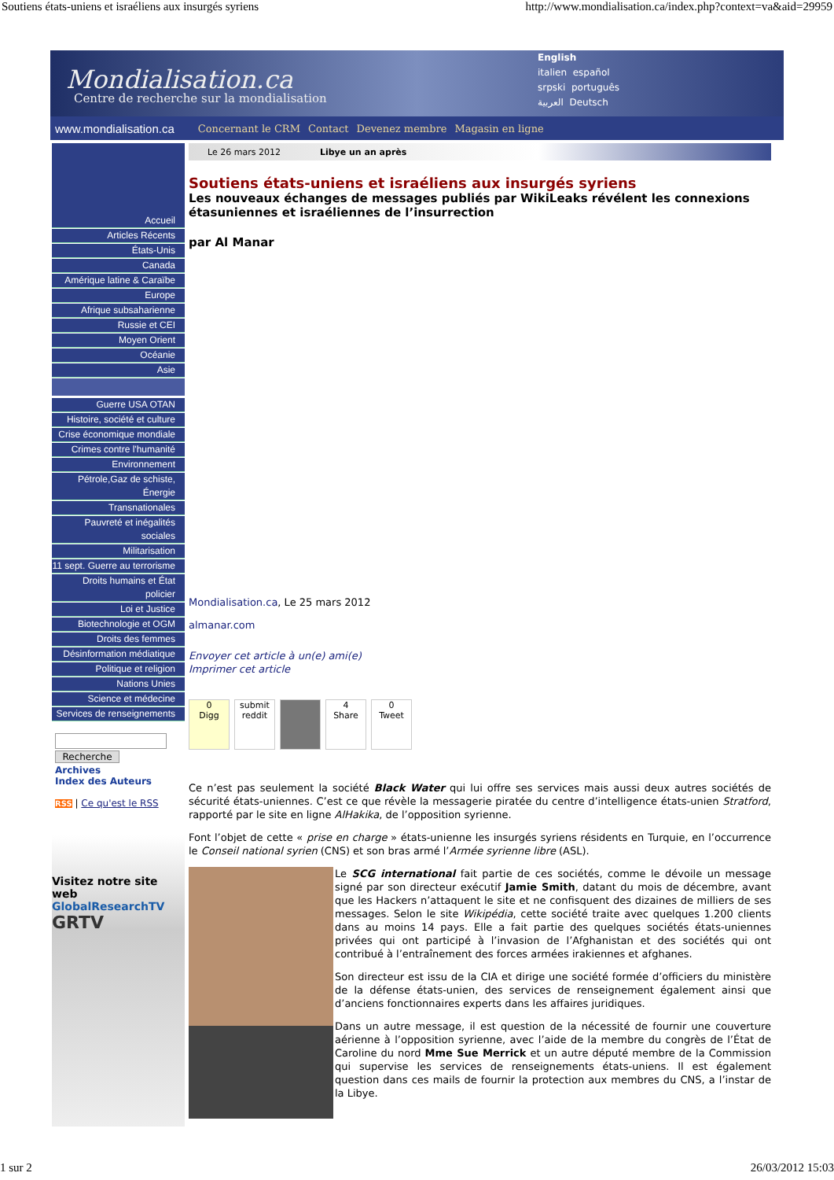Soutiens états-uniens et israéliens aux insurgés syriens http://www.mondialisation.ca/index.php?context=va&aid=29959
Mondialisation.ca
Centre de recherche sur la mondialisation
English
italien español
srpski português
العربية Deutsch
www.mondialisation.ca Concernant le CRM Contact Devenez membre Magasin en ligne
Accueil
Articles Récents
États-Unis
Canada
Amérique latine & Caraïbe
Europe
Afrique subsaharienne
Russie et CEI
Moyen Orient
Océanie
Asie
Guerre USA OTAN
Histoire, société et culture
Crise économique mondiale
Crimes contre l'humanité
Environnement
Pétrole,Gaz de schiste, Énergie
Transnationales
Pauvreté et inégalités sociales
Militarisation
11 sept. Guerre au terrorisme
Droits humains et État policier
Loi et Justice
Biotechnologie et OGM
Droits des femmes
Désinformation médiatique
Politique et religion
Nations Unies
Science et médecine
Services de renseignements
Recherche
Archives
Index des Auteurs
RSS | Ce qu'est le RSS
Visitez notre site web
GlobalResearchTV
GRTV
Le 26 mars 2012 Libye un an après
Soutiens états-uniens et israéliens aux insurgés syriens
Les nouveaux échanges de messages publiés par WikiLeaks révélent les connexions étasuniennes et israéliennes de l’insurrection
par Al Manar
Mondialisation.ca, Le 25 mars 2012
almanar.com
Envoyer cet article à un(e) ami(e)
Imprimer cet article
0
Digg
submit
reddit
4
Share
0
Tweet
Ce n’est pas seulement la société Black Water qui lui offre ses services mais aussi deux autres sociétés de sécurité états-uniennes. C’est ce que révèle la messagerie piratée du centre d’intelligence états-unien Stratford, rapporté par le site en ligne AlHakika, de l’opposition syrienne.
Font l’objet de cette « prise en charge » états-unienne les insurgés syriens résidents en Turquie, en l’occurrence le Conseil national syrien (CNS) et son bras armé l’Armée syrienne libre (ASL).
Le SCG international fait partie de ces sociétés, comme le dévoile un message signé par son directeur exécutif Jamie Smith, datant du mois de décembre, avant que les Hackers n’attaquent le site et ne confisquent des dizaines de milliers de ses messages. Selon le site Wikipédia, cette société traite avec quelques 1.200 clients dans au moins 14 pays. Elle a fait partie des quelques sociétés états-uniennes privées qui ont participé à l’invasion de l’Afghanistan et des sociétés qui ont contribué à l’entraînement des forces armées irakiennes et afghanes.
Son directeur est issu de la CIA et dirige une société formée d’officiers du ministère de la défense états-unien, des services de renseignement également ainsi que d’anciens fonctionnaires experts dans les affaires juridiques.
Dans un autre message, il est question de la nécessité de fournir une couverture aérienne à l’opposition syrienne, avec l’aide de la membre du congrès de l’État de Caroline du nord Mme Sue Merrick et un autre député membre de la Commission qui supervise les services de renseignements états-uniens. Il est également question dans ces mails de fournir la protection aux membres du CNS, a l’instar de la Libye.
1 sur 2 26/03/2012 15:03